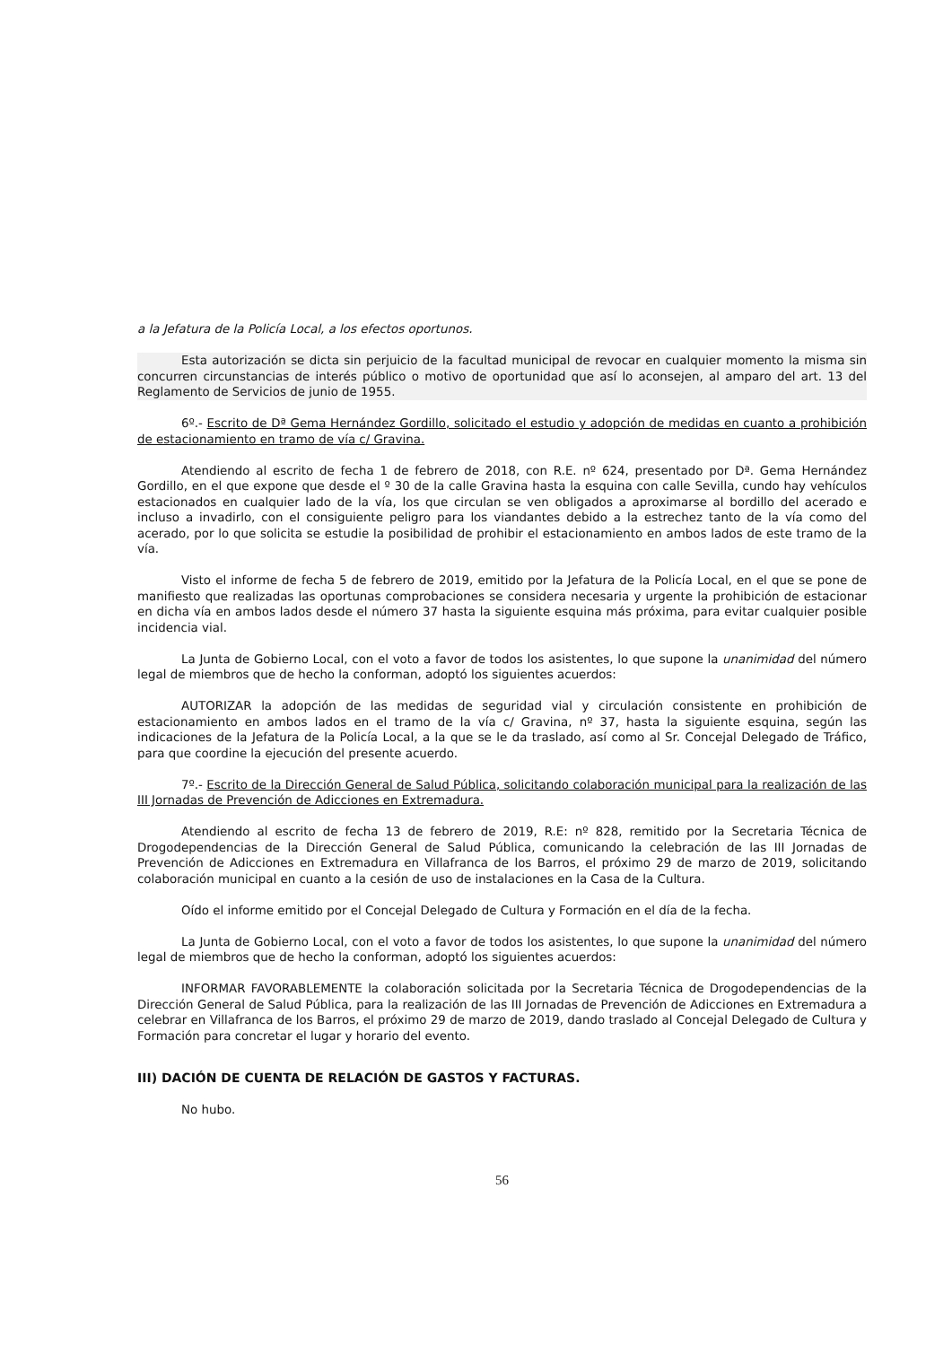a la Jefatura de la Policía Local, a los efectos oportunos.
Esta autorización se dicta sin perjuicio de la facultad municipal de revocar en cualquier momento la misma sin concurren circunstancias de interés público o motivo de oportunidad que así lo aconsejen, al amparo del art. 13 del Reglamento de Servicios de junio de 1955.
6º.- Escrito de Dª Gema Hernández Gordillo, solicitado el estudio y adopción de medidas en cuanto a prohibición de estacionamiento en tramo de vía c/ Gravina.
Atendiendo al escrito de fecha 1 de febrero de 2018, con R.E. nº 624, presentado por Dª. Gema Hernández Gordillo, en el que expone que desde el º 30 de la calle Gravina hasta la esquina con calle Sevilla, cundo hay vehículos estacionados en cualquier lado de la vía, los que circulan se ven obligados a aproximarse al bordillo del acerado e incluso a invadirlo, con el consiguiente peligro para los viandantes debido a la estrechez tanto de la vía como del acerado, por lo que solicita se estudie la posibilidad de prohibir el estacionamiento en ambos lados de este tramo de la vía.
Visto el informe de fecha 5 de febrero de 2019, emitido por la Jefatura de la Policía Local, en el que se pone de manifiesto que realizadas las oportunas comprobaciones se considera necesaria y urgente la prohibición de estacionar en dicha vía en ambos lados desde el número 37 hasta la siguiente esquina más próxima, para evitar cualquier posible incidencia vial.
La Junta de Gobierno Local, con el voto a favor de todos los asistentes, lo que supone la unanimidad del número legal de miembros que de hecho la conforman, adoptó los siguientes acuerdos:
AUTORIZAR la adopción de las medidas de seguridad vial y circulación consistente en prohibición de estacionamiento en ambos lados en el tramo de la vía c/ Gravina, nº 37, hasta la siguiente esquina, según las indicaciones de la Jefatura de la Policía Local, a la que se le da traslado, así como al Sr. Concejal Delegado de Tráfico, para que coordine la ejecución del presente acuerdo.
7º.- Escrito de la Dirección General de Salud Pública, solicitando colaboración municipal para la realización de las III Jornadas de Prevención de Adicciones en Extremadura.
Atendiendo al escrito de fecha 13 de febrero de 2019, R.E: nº 828, remitido por la Secretaria Técnica de Drogodependencias de la Dirección General de Salud Pública, comunicando la celebración de las III Jornadas de Prevención de Adicciones en Extremadura en Villafranca de los Barros, el próximo 29 de marzo de 2019, solicitando colaboración municipal en cuanto a la cesión de uso de instalaciones en la Casa de la Cultura.
Oído el informe emitido por el Concejal Delegado de Cultura y Formación en el día de la fecha.
La Junta de Gobierno Local, con el voto a favor de todos los asistentes, lo que supone la unanimidad del número legal de miembros que de hecho la conforman, adoptó los siguientes acuerdos:
INFORMAR FAVORABLEMENTE la colaboración solicitada por la Secretaria Técnica de Drogodependencias de la Dirección General de Salud Pública, para la realización de las III Jornadas de Prevención de Adicciones en Extremadura a celebrar en Villafranca de los Barros, el próximo 29 de marzo de 2019, dando traslado al Concejal Delegado de Cultura y Formación para concretar el lugar y horario del evento.
III) DACIÓN DE CUENTA DE RELACIÓN DE GASTOS Y FACTURAS.
No hubo.
56